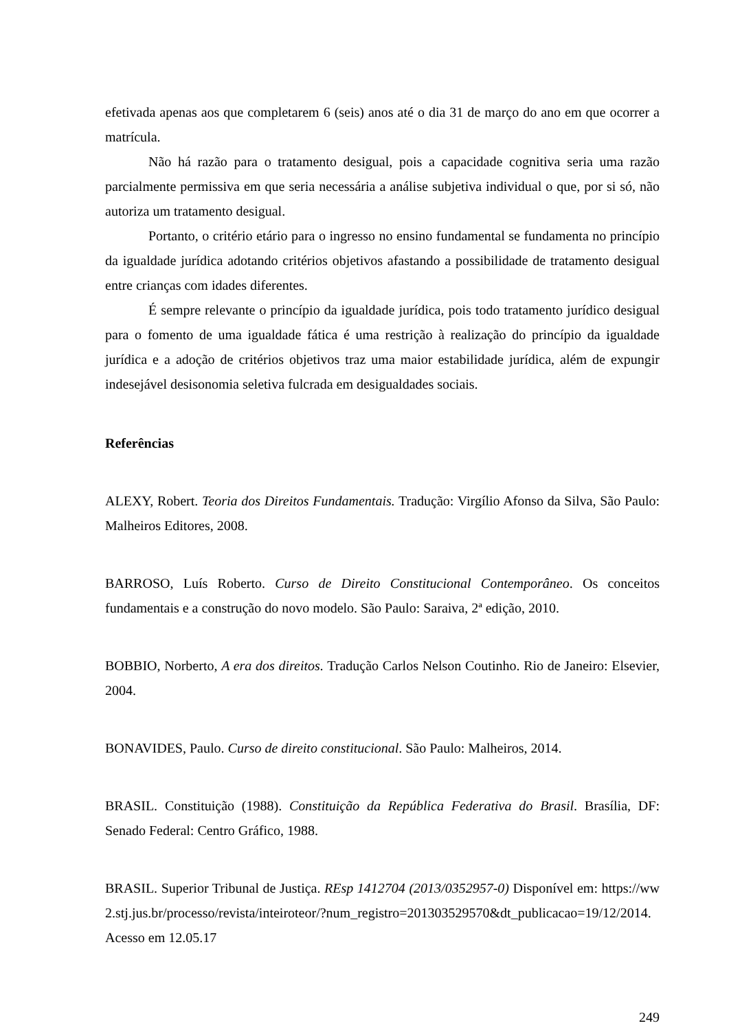efetivada apenas aos que completarem 6 (seis) anos até o dia 31 de março do ano em que ocorrer a matrícula.
Não há razão para o tratamento desigual, pois a capacidade cognitiva seria uma razão parcialmente permissiva em que seria necessária a análise subjetiva individual o que, por si só, não autoriza um tratamento desigual.
Portanto, o critério etário para o ingresso no ensino fundamental se fundamenta no princípio da igualdade jurídica adotando critérios objetivos afastando a possibilidade de tratamento desigual entre crianças com idades diferentes.
É sempre relevante o princípio da igualdade jurídica, pois todo tratamento jurídico desigual para o fomento de uma igualdade fática é uma restrição à realização do princípio da igualdade jurídica e a adoção de critérios objetivos traz uma maior estabilidade jurídica, além de expungir indesejável desisonomia seletiva fulcrada em desigualdades sociais.
Referências
ALEXY, Robert. Teoria dos Direitos Fundamentais. Tradução: Virgílio Afonso da Silva, São Paulo: Malheiros Editores, 2008.
BARROSO, Luís Roberto. Curso de Direito Constitucional Contemporâneo. Os conceitos fundamentais e a construção do novo modelo. São Paulo: Saraiva, 2ª edição, 2010.
BOBBIO, Norberto, A era dos direitos. Tradução Carlos Nelson Coutinho. Rio de Janeiro: Elsevier, 2004.
BONAVIDES, Paulo. Curso de direito constitucional. São Paulo: Malheiros, 2014.
BRASIL. Constituição (1988). Constituição da República Federativa do Brasil. Brasília, DF: Senado Federal: Centro Gráfico, 1988.
BRASIL. Superior Tribunal de Justiça. REsp 1412704 (2013/0352957-0) Disponível em: https://ww2.stj.jus.br/processo/revista/inteiroteor/?num_registro=201303529570&dt_publicacao=19/12/2014. Acesso em 12.05.17
249